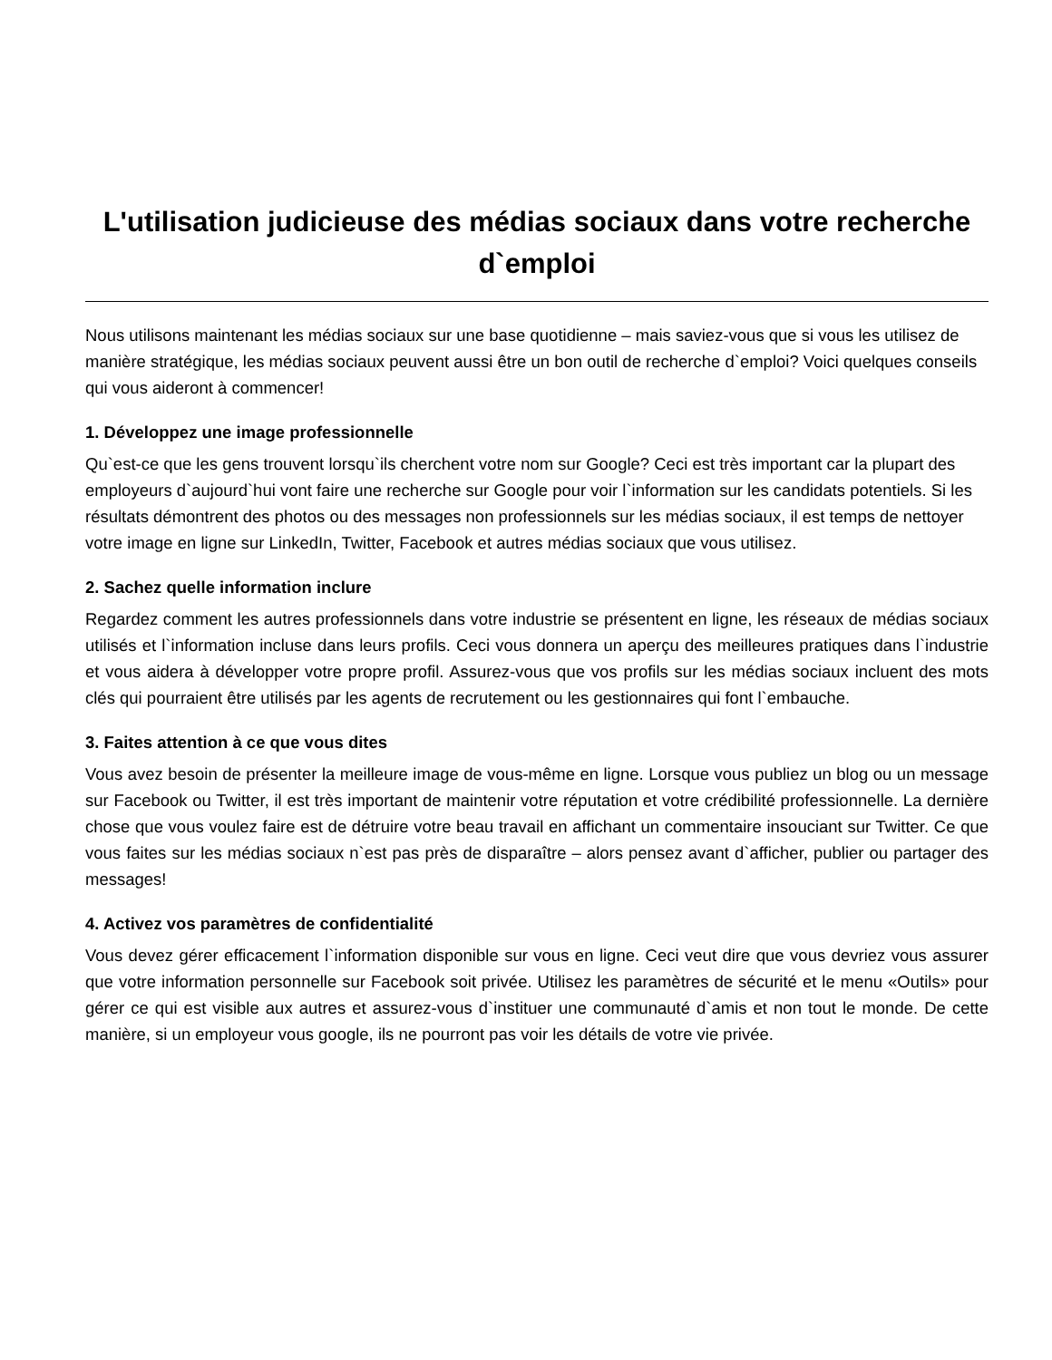L'utilisation judicieuse des médias sociaux dans votre recherche d`emploi
Nous utilisons maintenant les médias sociaux sur une base quotidienne – mais saviez-vous que si vous les utilisez de manière stratégique, les médias sociaux peuvent aussi être un bon outil de recherche d`emploi? Voici quelques conseils qui vous aideront à commencer!
1. Développez une image professionnelle
Qu`est-ce que les gens trouvent lorsqu`ils cherchent votre nom sur Google? Ceci est très important car la plupart des employeurs d`aujourd`hui vont faire une recherche sur Google pour voir l`information sur les candidats potentiels. Si les résultats démontrent des photos ou des messages non professionnels sur les médias sociaux, il est temps de nettoyer votre image en ligne sur LinkedIn, Twitter, Facebook et autres médias sociaux que vous utilisez.
2. Sachez quelle information inclure
Regardez comment les autres professionnels dans votre industrie se présentent en ligne, les réseaux de médias sociaux utilisés et l`information incluse dans leurs profils. Ceci vous donnera un aperçu des meilleures pratiques dans l`industrie et vous aidera à développer votre propre profil. Assurez-vous que vos profils sur les médias sociaux incluent des mots clés qui pourraient être utilisés par les agents de recrutement ou les gestionnaires qui font l`embauche.
3. Faites attention à ce que vous dites
Vous avez besoin de présenter la meilleure image de vous-même en ligne. Lorsque vous publiez un blog ou un message sur Facebook ou Twitter, il est très important de maintenir votre réputation et votre crédibilité professionnelle. La dernière chose que vous voulez faire est de détruire votre beau travail en affichant un commentaire insouciant sur Twitter. Ce que vous faites sur les médias sociaux n`est pas près de disparaître – alors pensez avant d`afficher, publier ou partager des messages!
4. Activez vos paramètres de confidentialité
Vous devez gérer efficacement l`information disponible sur vous en ligne. Ceci veut dire que vous devriez vous assurer que votre information personnelle sur Facebook soit privée. Utilisez les paramètres de sécurité et le menu «Outils» pour gérer ce qui est visible aux autres et assurez-vous d`instituer une communauté d`amis et non tout le monde. De cette manière, si un employeur vous google, ils ne pourront pas voir les détails de votre vie privée.